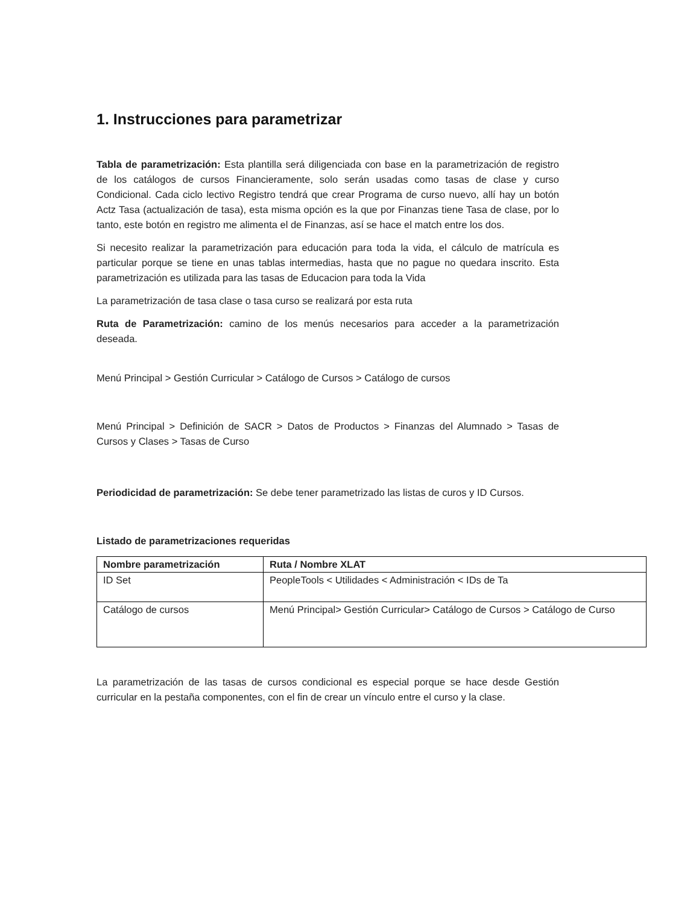1. Instrucciones para parametrizar
Tabla de parametrización: Esta plantilla será diligenciada con base en la parametrización de registro de los catálogos de cursos Financieramente, solo serán usadas como tasas de clase y curso Condicional. Cada ciclo lectivo Registro tendrá que crear Programa de curso nuevo, allí hay un botón Actz Tasa (actualización de tasa), esta misma opción es la que por Finanzas tiene Tasa de clase, por lo tanto, este botón en registro me alimenta el de Finanzas, así se hace el match entre los dos.
Si necesito realizar la parametrización para educación para toda la vida, el cálculo de matrícula es particular porque se tiene en unas tablas intermedias, hasta que no pague no quedara inscrito. Esta parametrización es utilizada para las tasas de Educacion para toda la Vida
La parametrización de tasa clase o tasa curso se realizará por esta ruta
Ruta de Parametrización: camino de los menús necesarios para acceder a la parametrización deseada.
Menú Principal > Gestión Curricular > Catálogo de Cursos > Catálogo de cursos
Menú Principal > Definición de SACR > Datos de Productos > Finanzas del Alumnado > Tasas de Cursos y Clases > Tasas de Curso
Periodicidad de parametrización: Se debe tener parametrizado las listas de curos y ID Cursos.
Listado de parametrizaciones requeridas
| Nombre parametrización | Ruta / Nombre XLAT |
| --- | --- |
| ID Set | PeopleTools < Utilidades < Administración < IDs de Ta |
| Catálogo de cursos | Menú Principal> Gestión Curricular> Catálogo de Cursos > Catálogo de Curso |
La parametrización de las tasas de cursos condicional es especial porque se hace desde Gestión curricular en la pestaña componentes, con el fin de crear un vínculo entre el curso y la clase.